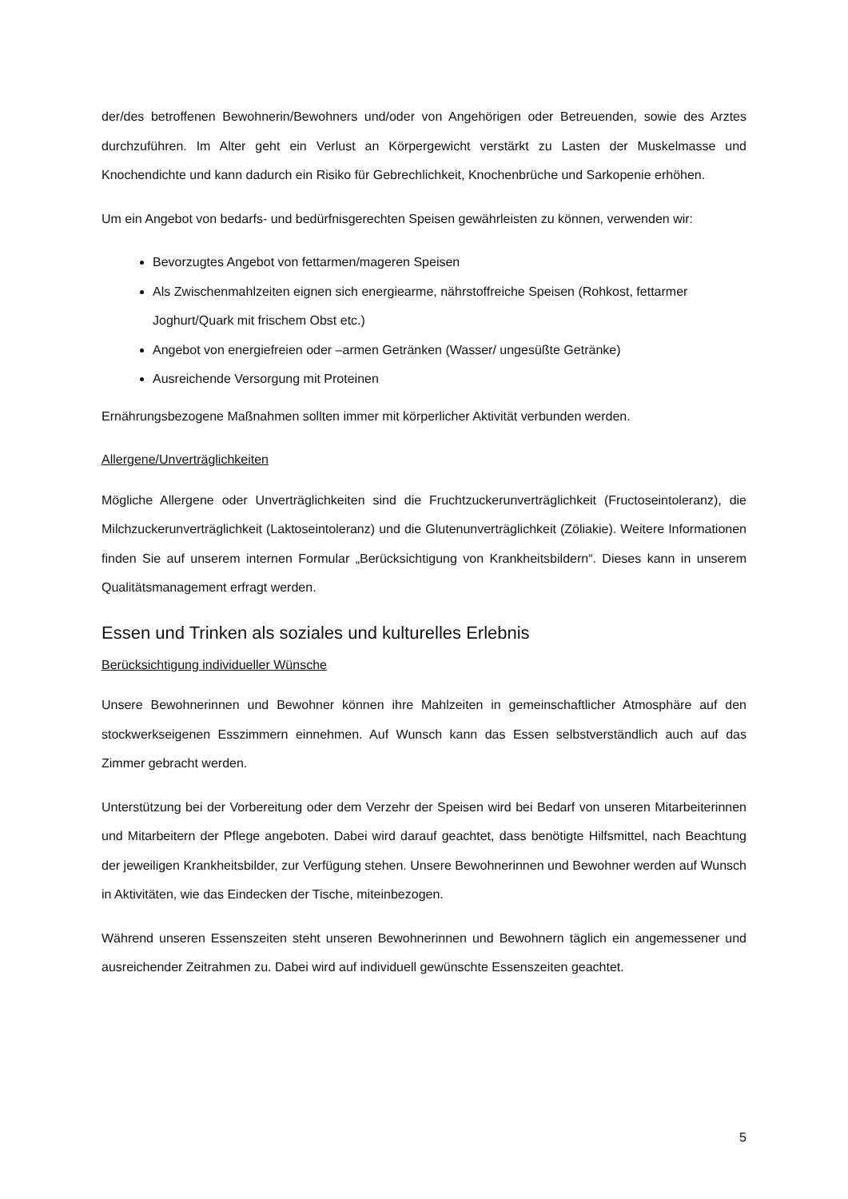der/des betroffenen Bewohnerin/Bewohners und/oder von Angehörigen oder Betreuenden, sowie des Arztes durchzuführen. Im Alter geht ein Verlust an Körpergewicht verstärkt zu Lasten der Muskelmasse und Knochendichte und kann dadurch ein Risiko für Gebrechlichkeit, Knochenbrüche und Sarkopenie erhöhen.
Um ein Angebot von bedarfs- und bedürfnisgerechten Speisen gewährleisten zu können, verwenden wir:
Bevorzugtes Angebot von fettarmen/mageren Speisen
Als Zwischenmahlzeiten eignen sich energiearme, nährstoffreiche Speisen (Rohkost, fettarmer Joghurt/Quark mit frischem Obst etc.)
Angebot von energiefreien oder –armen Getränken (Wasser/ ungesüßte Getränke)
Ausreichende Versorgung mit Proteinen
Ernährungsbezogene Maßnahmen sollten immer mit körperlicher Aktivität verbunden werden.
Allergene/Unverträglichkeiten
Mögliche Allergene oder Unverträglichkeiten sind die Fruchtzuckerunverträglichkeit (Fructoseintoleranz), die Milchzuckerunverträglichkeit (Laktoseintoleranz) und die Glutenunverträglichkeit (Zöliakie). Weitere Informationen finden Sie auf unserem internen Formular „Berücksichtigung von Krankheitsbildern“. Dieses kann in unserem Qualitätsmanagement erfragt werden.
Essen und Trinken als soziales und kulturelles Erlebnis
Berücksichtigung individueller Wünsche
Unsere Bewohnerinnen und Bewohner können ihre Mahlzeiten in gemeinschaftlicher Atmosphäre auf den stockwerkseigenen Esszimmern einnehmen. Auf Wunsch kann das Essen selbstverständlich auch auf das Zimmer gebracht werden.
Unterstützung bei der Vorbereitung oder dem Verzehr der Speisen wird bei Bedarf von unseren Mitarbeiterinnen und Mitarbeitern der Pflege angeboten. Dabei wird darauf geachtet, dass benötigte Hilfsmittel, nach Beachtung der jeweiligen Krankheitsbilder, zur Verfügung stehen. Unsere Bewohnerinnen und Bewohner werden auf Wunsch in Aktivitäten, wie das Eindecken der Tische, miteinbezogen.
Während unseren Essenszeiten steht unseren Bewohnerinnen und Bewohnern täglich ein angemessener und ausreichender Zeitrahmen zu. Dabei wird auf individuell gewünschte Essenszeiten geachtet.
5